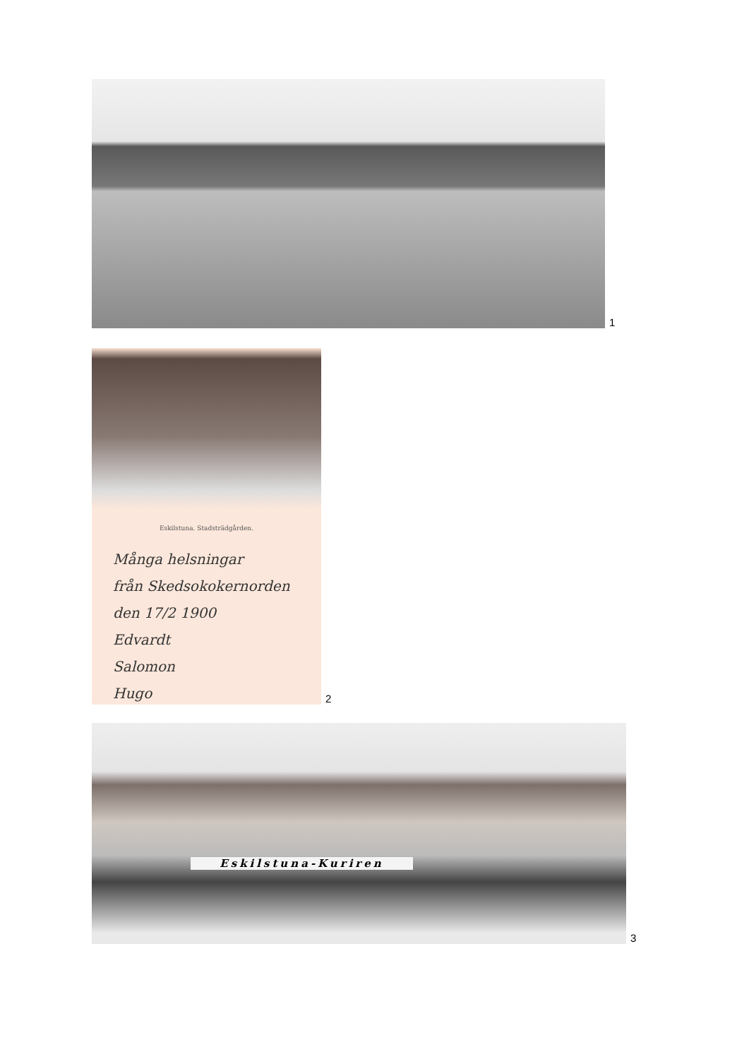1
Eskilstuna. Stadsträdgården.
Många helsningar
från Skedsokokernorden
den 17/2 1900
Edvardt
Salomon
Hugo
2
Eskilstuna-Kuriren
3